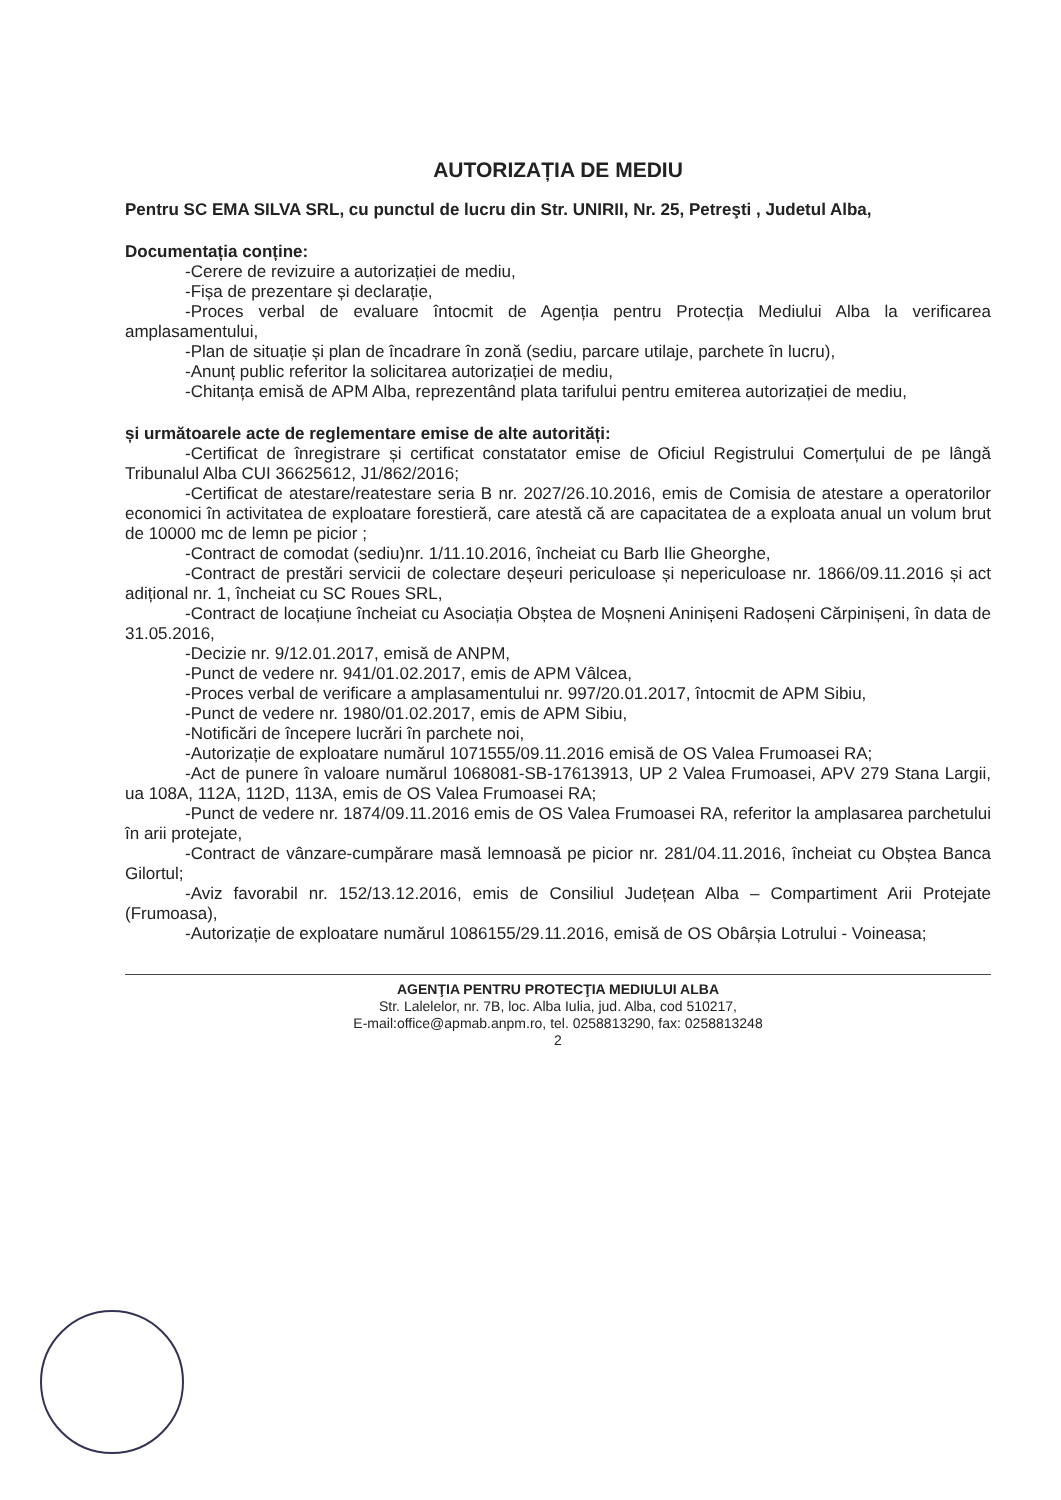AUTORIZAȚIA DE MEDIU
Pentru SC EMA SILVA SRL, cu punctul de lucru din Str. UNIRII, Nr. 25, Petreşti , Judetul Alba,
Documentația conține:
-Cerere de revizuire a autorizației de mediu,
-Fișa de prezentare și declarație,
-Proces verbal de evaluare întocmit de Agenția pentru Protecția Mediului Alba la verificarea amplasamentului,
-Plan de situație și plan de încadrare în zonă (sediu, parcare utilaje, parchete în lucru),
-Anunț public referitor la solicitarea autorizației de mediu,
-Chitanța emisă de APM Alba, reprezentând plata tarifului pentru emiterea autorizației de mediu,
și următoarele acte de reglementare emise de alte autorități:
-Certificat de înregistrare și certificat constatator emise de Oficiul Registrului Comerțului de pe lângă Tribunalul Alba CUI 36625612, J1/862/2016;
-Certificat de atestare/reatestare seria B nr. 2027/26.10.2016, emis de Comisia de atestare a operatorilor economici în activitatea de exploatare forestieră, care atestă că are capacitatea de a exploata anual un volum brut de 10000 mc de lemn pe picior ;
-Contract de comodat (sediu)nr. 1/11.10.2016, încheiat cu Barb Ilie Gheorghe,
-Contract de prestări servicii de colectare deșeuri periculoase și nepericuloase nr. 1866/09.11.2016 și act adițional nr. 1, încheiat cu SC Roues SRL,
-Contract de locațiune încheiat cu Asociația Obștea de Moșneni Aninișeni Radoșeni Cărpinișeni, în data de 31.05.2016,
-Decizie nr. 9/12.01.2017, emisă de ANPM,
-Punct de vedere nr. 941/01.02.2017, emis de APM Vâlcea,
-Proces verbal de verificare a amplasamentului nr. 997/20.01.2017, întocmit de APM Sibiu,
-Punct de vedere nr. 1980/01.02.2017, emis de APM Sibiu,
-Notificări de începere lucrări în parchete noi,
-Autorizație de exploatare numărul 1071555/09.11.2016 emisă de OS Valea Frumoasei RA;
-Act de punere în valoare numărul 1068081-SB-17613913, UP 2 Valea Frumoasei, APV 279 Stana Largii, ua 108A, 112A, 112D, 113A, emis de OS Valea Frumoasei RA;
-Punct de vedere nr. 1874/09.11.2016 emis de OS Valea Frumoasei RA, referitor la amplasarea parchetului în arii protejate,
-Contract de vânzare-cumpărare masă lemnoasă pe picior nr. 281/04.11.2016, încheiat cu Obștea Banca Gilortul;
-Aviz favorabil nr. 152/13.12.2016, emis de Consiliul Județean Alba – Compartiment Arii Protejate (Frumoasa),
-Autorizație de exploatare numărul 1086155/29.11.2016, emisă de OS Obârșia Lotrului - Voineasa;
AGENŢIA PENTRU PROTECŢIA MEDIULUI ALBA
Str. Lalelelor, nr. 7B, loc. Alba Iulia, jud. Alba, cod 510217,
E-mail:office@apmab.anpm.ro, tel. 0258813290, fax: 0258813248
2